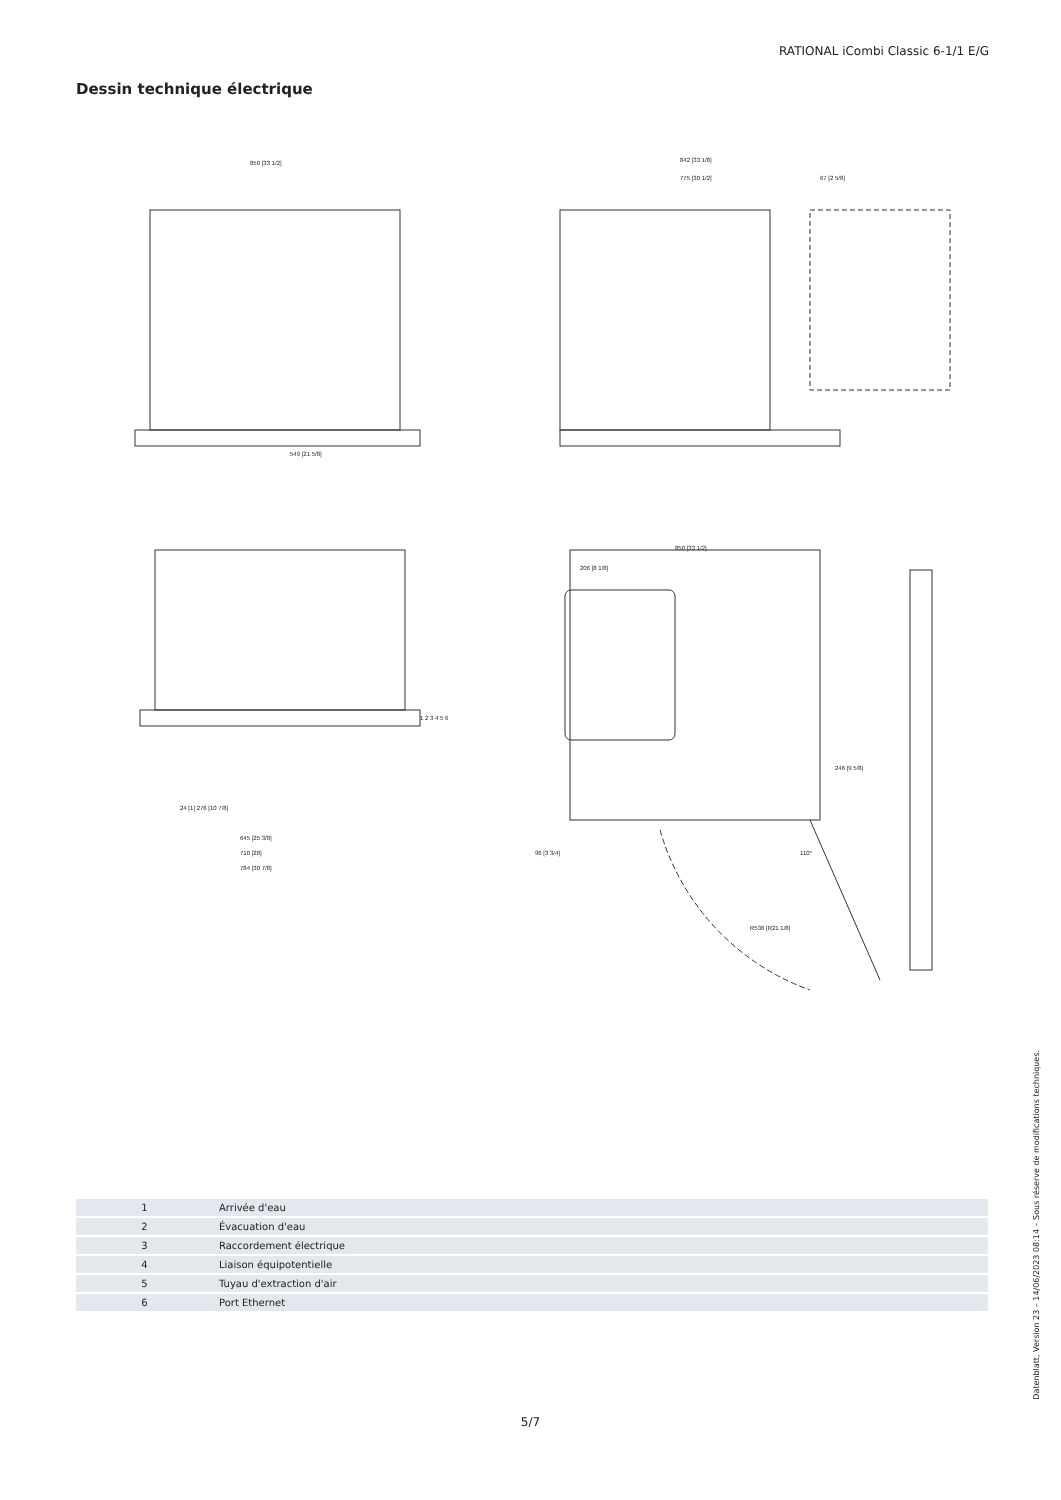RATIONAL iCombi Classic 6-1/1 E/G
Dessin technique électrique
850 [33 1/2]
842 [33 1/8]
775 [30 1/2]
67 [2 5/8]
549 [21 5/8]
850 [33 1/2]
206 [8 1/8]
246 [9 5/8]
24 [1] 276 [10 7/8]
645 [25 3/8]
710 [28]
784 [30 7/8]
96 [3 3/4]
R536 [R21 1/8]
110°
1 2 3 4 5 6
| 1 | Arrivée d'eau |
| 2 | Évacuation d'eau |
| 3 | Raccordement électrique |
| 4 | Liaison équipotentielle |
| 5 | Tuyau d'extraction d'air |
| 6 | Port Ethernet |
Datenblatt, Version 23 – 14/06/2023 08:14 – Sous réserve de modifications techniques.
5/7